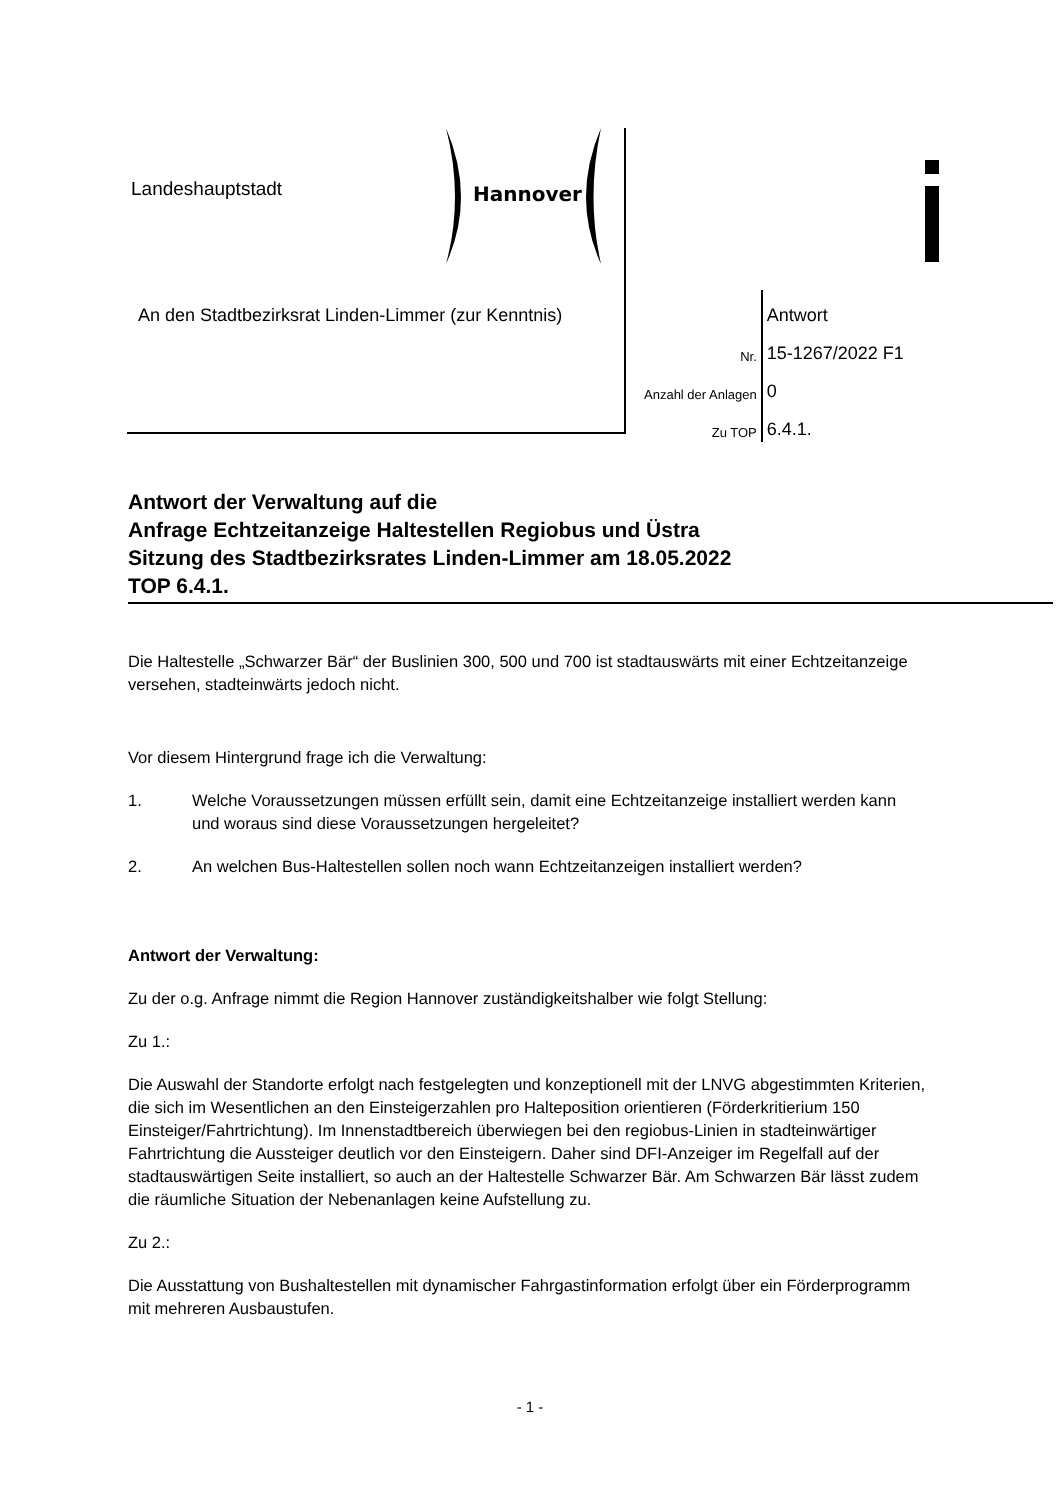Landeshauptstadt
Hannover
An den Stadtbezirksrat Linden-Limmer (zur Kenntnis)
| | Antwort |
| Nr. | 15-1267/2022 F1 |
| Anzahl der Anlagen | 0 |
| Zu TOP | 6.4.1. |
Antwort der Verwaltung auf die
Anfrage Echtzeitanzeige Haltestellen Regiobus und Üstra
Sitzung des Stadtbezirksrates Linden-Limmer am 18.05.2022
TOP 6.4.1.
Die Haltestelle „Schwarzer Bär“ der Buslinien 300, 500 und 700 ist stadtauswärts mit einer Echtzeitanzeige versehen, stadteinwärts jedoch nicht.
Vor diesem Hintergrund frage ich die Verwaltung:
1. Welche Voraussetzungen müssen erfüllt sein, damit eine Echtzeitanzeige installiert werden kann und woraus sind diese Voraussetzungen hergeleitet?
2. An welchen Bus-Haltestellen sollen noch wann Echtzeitanzeigen installiert werden?
Antwort der Verwaltung:
Zu der o.g. Anfrage nimmt die Region Hannover zuständigkeitshalber wie folgt Stellung:
Zu 1.:
Die Auswahl der Standorte erfolgt nach festgelegten und konzeptionell mit der LNVG abgestimmten Kriterien, die sich im Wesentlichen an den Einsteigerzahlen pro Halteposition orientieren (Förderkritierium 150 Einsteiger/Fahrtrichtung). Im Innenstadtbereich überwiegen bei den regiobus-Linien in stadteinwärtiger Fahrtrichtung die Aussteiger deutlich vor den Einsteigern. Daher sind DFI-Anzeiger im Regelfall auf der stadtauswärtigen Seite installiert, so auch an der Haltestelle Schwarzer Bär. Am Schwarzen Bär lässt zudem die räumliche Situation der Nebenanlagen keine Aufstellung zu.
Zu 2.:
Die Ausstattung von Bushaltestellen mit dynamischer Fahrgastinformation erfolgt über ein Förderprogramm mit mehreren Ausbaustufen.
- 1 -